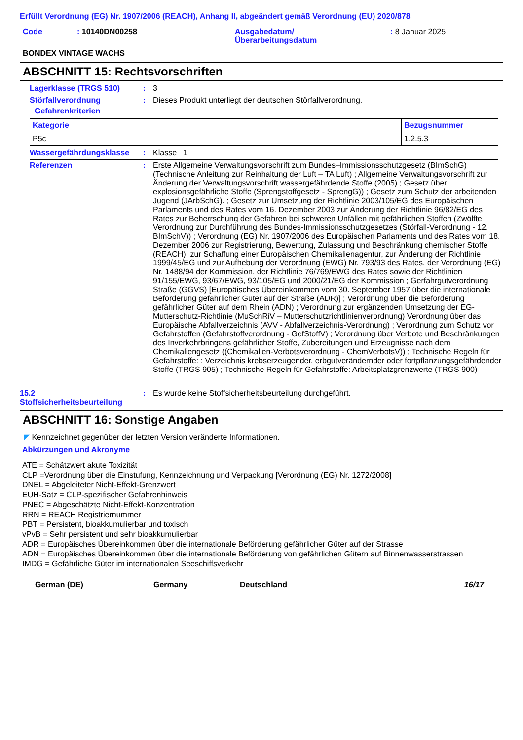Erfüllt Verordnung (EG) Nr. 1907/2006 (REACH), Anhang II, abgeändert gemäß Verordnung (EU) 2020/878
| Code | : 10140DN00258 | Ausgabedatum/ Überarbeitungsdatum | : 8 Januar 2025 |
BONDEX VINTAGE WACHS
ABSCHNITT 15: Rechtsvorschriften
Lagerklasse (TRGS 510) : 3
Störfallverordnung : Dieses Produkt unterliegt der deutschen Störfallverordnung.
Gefahrenkriterien
| Kategorie | Bezugsnummer |
| --- | --- |
| P5c | 1.2.5.3 |
Wassergefährdungsklasse : Klasse 1
Referenzen : Erste Allgemeine Verwaltungsvorschrift zum Bundes–Immissionsschutzgesetz (BImSchG) (Technische Anleitung zur Reinhaltung der Luft – TA Luft) ; Allgemeine Verwaltungsvorschrift zur Änderung der Verwaltungsvorschrift wassergefährdende Stoffe (2005) ; Gesetz über explosionsgefährliche Stoffe (Sprengstoffgesetz - SprengG)) ; Gesetz zum Schutz der arbeitenden Jugend (JArbSchG). ; Gesetz zur Umsetzung der Richtlinie 2003/105/EG des Europäischen Parlaments und des Rates vom 16. Dezember 2003 zur Änderung der Richtlinie 96/82/EG des Rates zur Beherrschung der Gefahren bei schweren Unfällen mit gefährlichen Stoffen (Zwölfte Verordnung zur Durchführung des Bundes-Immissionsschutzgesetzes (Störfall-Verordnung - 12. BImSchV)) ; Verordnung (EG) Nr. 1907/2006 des Europäischen Parlaments und des Rates vom 18. Dezember 2006 zur Registrierung, Bewertung, Zulassung und Beschränkung chemischer Stoffe (REACH), zur Schaffung einer Europäischen Chemikalienagentur, zur Änderung der Richtlinie 1999/45/EG und zur Aufhebung der Verordnung (EWG) Nr. 793/93 des Rates, der Verordnung (EG) Nr. 1488/94 der Kommission, der Richtlinie 76/769/EWG des Rates sowie der Richtlinien 91/155/EWG, 93/67/EWG, 93/105/EG und 2000/21/EG der Kommission ; Gerfahrgutverordnung Straße (GGVS) [Europäisches Übereinkommen vom 30. September 1957 über die internationale Beförderung gefährlicher Güter auf der Straße (ADR)] ; Verordnung über die Beförderung gefährlicher Güter auf dem Rhein (ADN) ; Verordnung zur ergänzenden Umsetzung der EG-Mutterschutz-Richtlinie (MuSchRiV – Mutterschutzrichtlinienverordnung) Verordnung über das Europäische Abfallverzeichnis (AVV - Abfallverzeichnis-Verordnung) ; Verordnung zum Schutz vor Gefahrstoffen (Gefahrstoffverordnung - GefStoffV) ; Verordnung über Verbote und Beschränkungen des Inverkehrbringens gefährlicher Stoffe, Zubereitungen und Erzeugnisse nach dem Chemikaliengesetz ((Chemikalien-Verbotsverordnung - ChemVerbotsV)) ; Technische Regeln für Gefahrstoffe: : Verzeichnis krebserzeugender, erbgutverändernder oder fortpflanzungsgefährdender Stoffe (TRGS 905) ; Technische Regeln für Gefahrstoffe: Arbeitsplatzgrenzwerte (TRGS 900)
15.2
Stoffsicherheitsbeurteilung
: Es wurde keine Stoffsicherheitsbeurteilung durchgeführt.
ABSCHNITT 16: Sonstige Angaben
◤ Kennzeichnet gegenüber der letzten Version veränderte Informationen.
Abkürzungen und Akronyme
ATE = Schätzwert akute Toxizität
CLP =Verordnung über die Einstufung, Kennzeichnung und Verpackung [Verordnung (EG) Nr. 1272/2008]
DNEL = Abgeleiteter Nicht-Effekt-Grenzwert
EUH-Satz = CLP-spezifischer Gefahrenhinweis
PNEC = Abgeschätzte Nicht-Effekt-Konzentration
RRN = REACH Registriernummer
PBT = Persistent, bioakkumulierbar und toxisch
vPvB = Sehr persistent und sehr bioakkumulierbar
ADR = Europäisches Übereinkommen über die internationale Beförderung gefährlicher Güter auf der Strasse
ADN = Europäisches Übereinkommen über die internationale Beförderung von gefährlichen Gütern auf Binnenwasserstrassen
IMDG = Gefährliche Güter im internationalen Seeschiffsverkehr
German (DE) Germany Deutschland 16/17